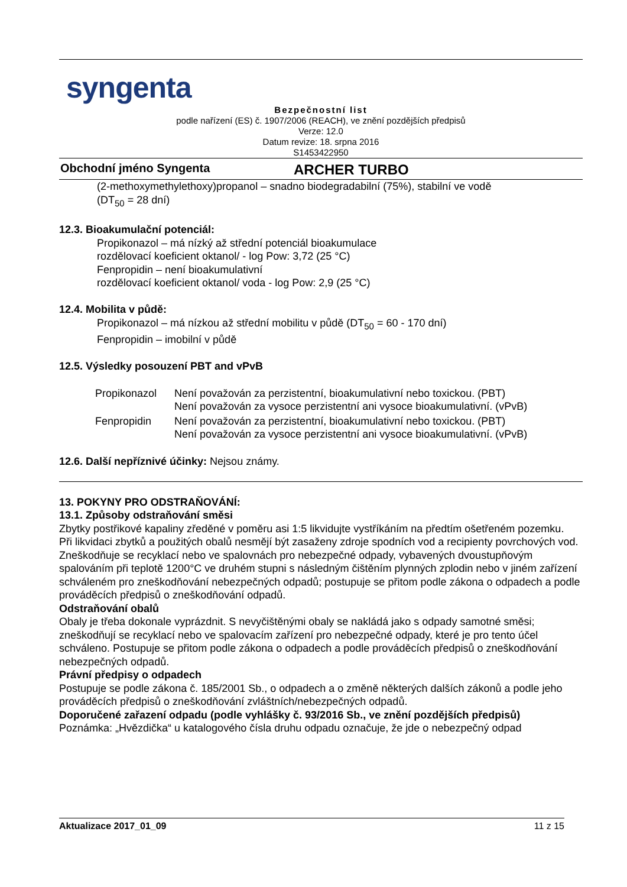syngenta
Bezpečnostní list
podle nařízení (ES) č. 1907/2006 (REACH), ve znění pozdějších předpisů
Verze: 12.0
Datum revize: 18. srpna 2016
S1453422950
Obchodní jméno Syngenta ARCHER TURBO
(2-methoxymethylethoxy)propanol – snadno biodegradabilní (75%), stabilní ve vodě
(DT<sub>50</sub> = 28 dní)
12.3. Bioakumulační potenciál:
Propikonazol – má nízký až střední potenciál bioakumulace
rozdělovací koeficient oktanol/ - log Pow: 3,72 (25 °C)
Fenpropidin – není bioakumulativní
rozdělovací koeficient oktanol/ voda - log Pow: 2,9 (25 °C)
12.4. Mobilita v půdě:
Propikonazol – má nízkou až střední mobilitu v půdě (DT<sub>50</sub> = 60 - 170 dní)
Fenpropidin – imobilní v půdě
12.5. Výsledky posouzení PBT and vPvB
| Propikonazol | Není považován za perzistentní, bioakumulativní nebo toxickou. (PBT) Není považován za vysoce perzistentní ani vysoce bioakumulativní. (vPvB) |
| Fenpropidin | Není považován za perzistentní, bioakumulativní nebo toxickou. (PBT) Není považován za vysoce perzistentní ani vysoce bioakumulativní. (vPvB) |
12.6. Další nepříznivé účinky: Nejsou známy.
13. POKYNY PRO ODSTRAŇOVÁNÍ:
13.1. Způsoby odstraňování směsi
Zbytky postřikové kapaliny zředěné v poměru asi 1:5 likvidujte vystříkáním na předtím ošetřeném pozemku.
Při likvidaci zbytků a použitých obalů nesmějí být zasaženy zdroje spodních vod a recipienty povrchových vod.
Zneškodňuje se recyklací nebo ve spalovnách pro nebezpečné odpady, vybavených dvoustupňovým spalováním při teplotě 1200°C ve druhém stupni s následným čištěním plynných zplodin nebo v jiném zařízení schváleném pro zneškodňování nebezpečných odpadů; postupuje se přitom podle zákona o odpadech a podle prováděcích předpisů o zneškodňování odpadů.
Odstraňování obalů
Obaly je třeba dokonale vyprázdnit. S nevyčištěnými obaly se nakládá jako s odpady samotné směsi; zneškodňují se recyklací nebo ve spalovacím zařízení pro nebezpečné odpady, které je pro tento účel schváleno. Postupuje se přitom podle zákona o odpadech a podle prováděcích předpisů o zneškodňování nebezpečných odpadů.
Právní předpisy o odpadech
Postupuje se podle zákona č. 185/2001 Sb., o odpadech a o změně některých dalších zákonů a podle jeho prováděcích předpisů o zneškodňování zvláštních/nebezpečných odpadů.
Doporučené zařazení odpadu (podle vyhlášky č. 93/2016 Sb., ve znění pozdějších předpisů)
Poznámka: „Hvězdička“ u katalogového čísla druhu odpadu označuje, že jde o nebezpečný odpad
Aktualizace 2017_01_09 11 z 15